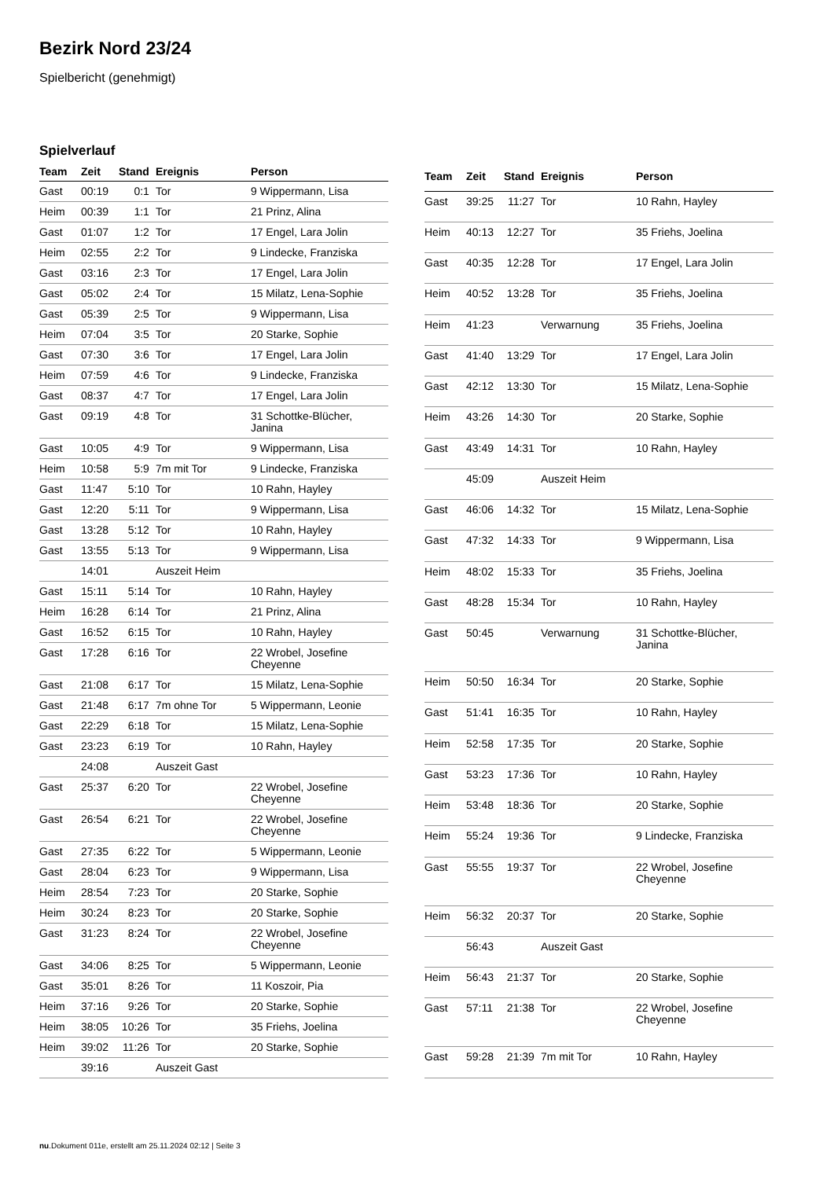Bezirk Nord 23/24
Spielbericht (genehmigt)
Spielverlauf
| Team | Zeit | Stand | Ereignis | Person |
| --- | --- | --- | --- | --- |
| Gast | 00:19 | 0:1 | Tor | 9 Wippermann, Lisa |
| Heim | 00:39 | 1:1 | Tor | 21 Prinz, Alina |
| Gast | 01:07 | 1:2 | Tor | 17 Engel, Lara Jolin |
| Heim | 02:55 | 2:2 | Tor | 9 Lindecke, Franziska |
| Gast | 03:16 | 2:3 | Tor | 17 Engel, Lara Jolin |
| Gast | 05:02 | 2:4 | Tor | 15 Milatz, Lena-Sophie |
| Gast | 05:39 | 2:5 | Tor | 9 Wippermann, Lisa |
| Heim | 07:04 | 3:5 | Tor | 20 Starke, Sophie |
| Gast | 07:30 | 3:6 | Tor | 17 Engel, Lara Jolin |
| Heim | 07:59 | 4:6 | Tor | 9 Lindecke, Franziska |
| Gast | 08:37 | 4:7 | Tor | 17 Engel, Lara Jolin |
| Gast | 09:19 | 4:8 | Tor | 31 Schottke-Blücher, Janina |
| Gast | 10:05 | 4:9 | Tor | 9 Wippermann, Lisa |
| Heim | 10:58 | 5:9 | 7m mit Tor | 9 Lindecke, Franziska |
| Gast | 11:47 | 5:10 | Tor | 10 Rahn, Hayley |
| Gast | 12:20 | 5:11 | Tor | 9 Wippermann, Lisa |
| Gast | 13:28 | 5:12 | Tor | 10 Rahn, Hayley |
| Gast | 13:55 | 5:13 | Tor | 9 Wippermann, Lisa |
| | 14:01 | | Auszeit Heim | |
| Gast | 15:11 | 5:14 | Tor | 10 Rahn, Hayley |
| Heim | 16:28 | 6:14 | Tor | 21 Prinz, Alina |
| Gast | 16:52 | 6:15 | Tor | 10 Rahn, Hayley |
| Gast | 17:28 | 6:16 | Tor | 22 Wrobel, Josefine Cheyenne |
| Gast | 21:08 | 6:17 | Tor | 15 Milatz, Lena-Sophie |
| Gast | 21:48 | 6:17 | 7m ohne Tor | 5 Wippermann, Leonie |
| Gast | 22:29 | 6:18 | Tor | 15 Milatz, Lena-Sophie |
| Gast | 23:23 | 6:19 | Tor | 10 Rahn, Hayley |
| | 24:08 | | Auszeit Gast | |
| Gast | 25:37 | 6:20 | Tor | 22 Wrobel, Josefine Cheyenne |
| Gast | 26:54 | 6:21 | Tor | 22 Wrobel, Josefine Cheyenne |
| Gast | 27:35 | 6:22 | Tor | 5 Wippermann, Leonie |
| Gast | 28:04 | 6:23 | Tor | 9 Wippermann, Lisa |
| Heim | 28:54 | 7:23 | Tor | 20 Starke, Sophie |
| Heim | 30:24 | 8:23 | Tor | 20 Starke, Sophie |
| Gast | 31:23 | 8:24 | Tor | 22 Wrobel, Josefine Cheyenne |
| Gast | 34:06 | 8:25 | Tor | 5 Wippermann, Leonie |
| Gast | 35:01 | 8:26 | Tor | 11 Koszoir, Pia |
| Heim | 37:16 | 9:26 | Tor | 20 Starke, Sophie |
| Heim | 38:05 | 10:26 | Tor | 35 Friehs, Joelina |
| Heim | 39:02 | 11:26 | Tor | 20 Starke, Sophie |
| | 39:16 | | Auszeit Gast | |
| Team | Zeit | Stand | Ereignis | Person |
| --- | --- | --- | --- | --- |
| Gast | 39:25 | 11:27 | Tor | 10 Rahn, Hayley |
| Heim | 40:13 | 12:27 | Tor | 35 Friehs, Joelina |
| Gast | 40:35 | 12:28 | Tor | 17 Engel, Lara Jolin |
| Heim | 40:52 | 13:28 | Tor | 35 Friehs, Joelina |
| Heim | 41:23 | | Verwarnung | 35 Friehs, Joelina |
| Gast | 41:40 | 13:29 | Tor | 17 Engel, Lara Jolin |
| Gast | 42:12 | 13:30 | Tor | 15 Milatz, Lena-Sophie |
| Heim | 43:26 | 14:30 | Tor | 20 Starke, Sophie |
| Gast | 43:49 | 14:31 | Tor | 10 Rahn, Hayley |
| | 45:09 | | Auszeit Heim | |
| Gast | 46:06 | 14:32 | Tor | 15 Milatz, Lena-Sophie |
| Gast | 47:32 | 14:33 | Tor | 9 Wippermann, Lisa |
| Heim | 48:02 | 15:33 | Tor | 35 Friehs, Joelina |
| Gast | 48:28 | 15:34 | Tor | 10 Rahn, Hayley |
| Gast | 50:45 | | Verwarnung | 31 Schottke-Blücher, Janina |
| Heim | 50:50 | 16:34 | Tor | 20 Starke, Sophie |
| Gast | 51:41 | 16:35 | Tor | 10 Rahn, Hayley |
| Heim | 52:58 | 17:35 | Tor | 20 Starke, Sophie |
| Gast | 53:23 | 17:36 | Tor | 10 Rahn, Hayley |
| Heim | 53:48 | 18:36 | Tor | 20 Starke, Sophie |
| Heim | 55:24 | 19:36 | Tor | 9 Lindecke, Franziska |
| Gast | 55:55 | 19:37 | Tor | 22 Wrobel, Josefine Cheyenne |
| Heim | 56:32 | 20:37 | Tor | 20 Starke, Sophie |
| | 56:43 | | Auszeit Gast | |
| Heim | 56:43 | 21:37 | Tor | 20 Starke, Sophie |
| Gast | 57:11 | 21:38 | Tor | 22 Wrobel, Josefine Cheyenne |
| Gast | 59:28 | 21:39 | 7m mit Tor | 10 Rahn, Hayley |
nu.Dokument 011e, erstellt am 25.11.2024 02:12 | Seite 3